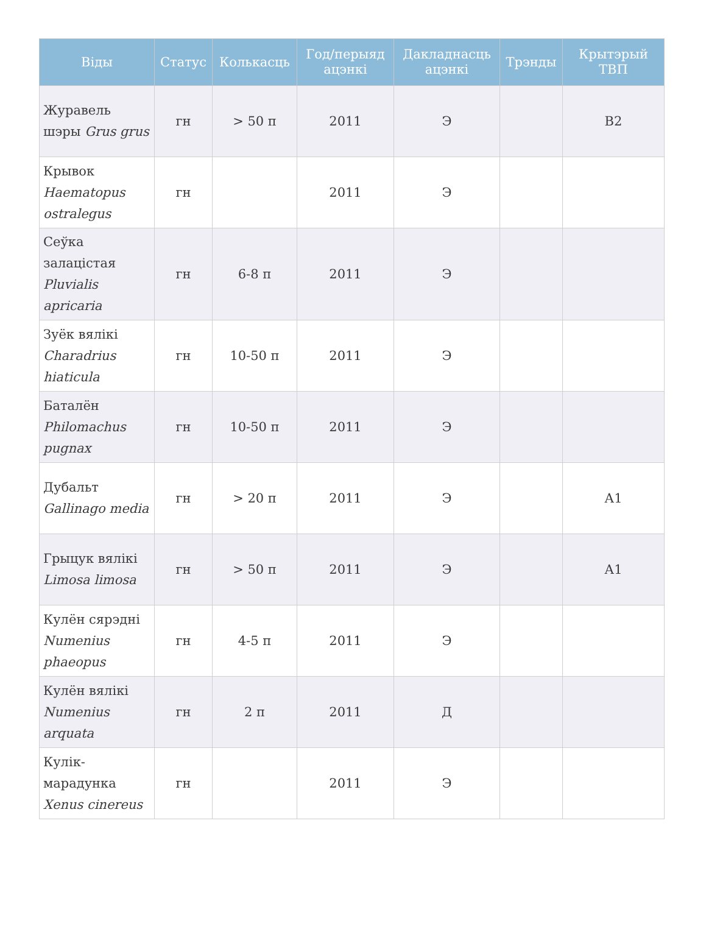| Віды | Статус | Колькасць | Год/перыяд ацэнкі | Дакладнасць ацэнкі | Трэнды | Крытэрый ТВП |
| --- | --- | --- | --- | --- | --- | --- |
| Журавель шэры Grus grus | гн | > 50 п | 2011 | Э | | В2 |
| Крывок Haematopus ostralegus | гн | | 2011 | Э | | |
| Сеўка залацістая Pluvialis apricaria | гн | 6-8 п | 2011 | Э | | |
| Зуёк вялікі Charadrius hiaticula | гн | 10-50 п | 2011 | Э | | |
| Баталён Philomachus pugnax | гн | 10-50 п | 2011 | Э | | |
| Дубальт Gallinago media | гн | > 20 п | 2011 | Э | | А1 |
| Грыцук вялікі Limosa limosa | гн | > 50 п | 2011 | Э | | А1 |
| Кулён сярэдні Numenius phaeopus | гн | 4-5 п | 2011 | Э | | |
| Кулён вялікі Numenius arquata | гн | 2 п | 2011 | Д | | |
| Кулік-марадунка Xenus cinereus | гн | | 2011 | Э | | |